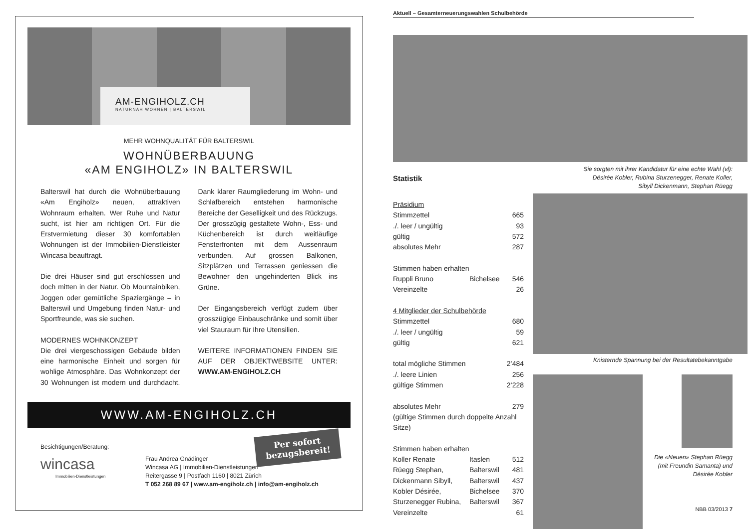AM-ENGIHOLZ.CH
NATURNAH WOHNEN | BALTERSWIL
MEHR WOHNQUALITÄT FÜR BALTERSWIL
WOHNÜBERBAUUNG
«AM ENGIHOLZ» IN BALTERSWIL
Balterswil hat durch die Wohnüberbauung «Am Engiholz» neuen, attraktiven Wohnraum erhalten. Wer Ruhe und Natur sucht, ist hier am richtigen Ort. Für die Erstvermietung dieser 30 komfortablen Wohnungen ist der Immobilien-Dienstleister Wincasa beauftragt.
Die drei Häuser sind gut erschlossen und doch mitten in der Natur. Ob Mountainbiken, Joggen oder gemütliche Spaziergänge – in Balterswil und Umgebung finden Natur- und Sportfreunde, was sie suchen.
MODERNES WOHNKONZEPT
Die drei viergeschossigen Gebäude bilden eine harmonische Einheit und sorgen für wohlige Atmosphäre. Das Wohnkonzept der 30 Wohnungen ist modern und durchdacht. Dank klarer Raumgliederung im Wohn- und Schlafbereich entstehen harmonische Bereiche der Geselligkeit und des Rückzugs. Der grosszügig gestaltete Wohn-, Ess- und Küchenbereich ist durch weitläufige Fensterfronten mit dem Aussenraum verbunden. Auf grossen Balkonen, Sitzplätzen und Terrassen geniessen die Bewohner den ungehinderten Blick ins Grüne.
Der Eingangsbereich verfügt zudem über grosszügige Einbauschränke und somit über viel Stauraum für Ihre Utensilien.
WEITERE INFORMATIONEN FINDEN SIE AUF DER OBJEKTWEBSITE UNTER: WWW.AM-ENGIHOLZ.CH
WWW.AM-ENGIHOLZ.CH
Per sofort
bezugsbereit!
Besichtigungen/Beratung:
wincasa
Immobilien-Dienstleistungen
Frau Andrea Gnädinger
Wincasa AG | Immobilien-Dienstleistungen
Reitergasse 9 | Postfach 1160 | 8021 Zürich
T 052 268 89 67 | www.am-engiholz.ch | info@am-engiholz.ch
Aktuell – Gesamterneuerungswahlen Schulbehörde
Statistik
| Präsidium | | |
| Stimmzettel | | 665 |
| ./. leer / ungültig | | 93 |
| gültig | | 572 |
| absolutes Mehr | | 287 |
| Stimmen haben erhalten | | |
| Ruppli Bruno | Bichelsee | 546 |
| Vereinzelte | | 26 |
| 4 Mitglieder der Schulbehörde | | |
| Stimmzettel | | 680 |
| ./. leer / ungültig | | 59 |
| gültig | | 621 |
| total mögliche Stimmen | | 2’484 |
| ./. leere Linien | | 256 |
| gültige Stimmen | | 2’228 |
| absolutes Mehr | | 279 |
| (gültige Stimmen durch doppelte Anzahl Sitze) | | |
| Stimmen haben erhalten | | |
| Koller Renate | Itaslen | 512 |
| Rüegg Stephan, | Balterswil | 481 |
| Dickenmann Sibyll, | Balterswil | 437 |
| Kobler Désirée, | Bichelsee | 370 |
| Sturzenegger Rubina, | Balterswil | 367 |
| Vereinzelte | | 61 |
Sie sorgten mit ihrer Kandidatur für eine echte Wahl (vl):
Désirée Kobler, Rubina Sturzenegger, Renate Koller,
Sibyll Dickenmann, Stephan Rüegg
Knisternde Spannung bei der Resultatebekanntgabe
Die «Neuen» Stephan Rüegg
(mit Freundin Samanta) und
Désirée Kobler
NBB 03/2013 7